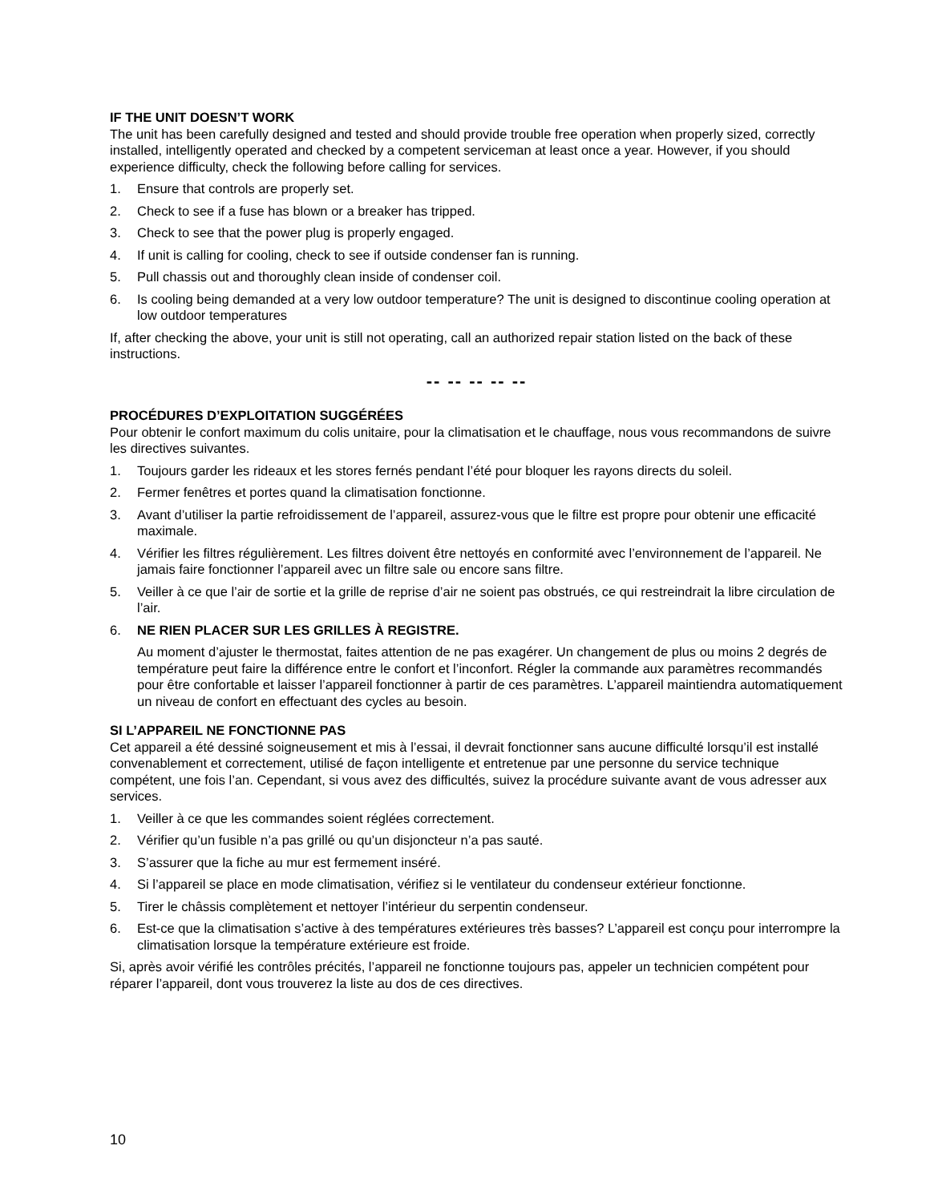IF THE UNIT DOESN’T WORK
The unit has been carefully designed and tested and should provide trouble free operation when properly sized, correctly installed, intelligently operated and checked by a competent serviceman at least once a year. However, if you should experience difficulty, check the following before calling for services.
1. Ensure that controls are properly set.
2. Check to see if a fuse has blown or a breaker has tripped.
3. Check to see that the power plug is properly engaged.
4. If unit is calling for cooling, check to see if outside condenser fan is running.
5. Pull chassis out and thoroughly clean inside of condenser coil.
6. Is cooling being demanded at a very low outdoor temperature? The unit is designed to discontinue cooling operation at low outdoor temperatures
If, after checking the above, your unit is still not operating, call an authorized repair station listed on the back of these instructions.
-- -- -- -- --
PROCÉDURES D’EXPLOITATION SUGGÉRÉES
Pour obtenir le confort maximum du colis unitaire, pour la climatisation et le chauffage, nous vous recommandons de suivre les directives suivantes.
1. Toujours garder les rideaux et les stores fernés pendant l’été pour bloquer les rayons directs du soleil.
2. Fermer fenêtres et portes quand la climatisation fonctionne.
3. Avant d’utiliser la partie refroidissement de l’appareil, assurez-vous que le filtre est propre pour obtenir une efficacité maximale.
4. Vérifier les filtres régulièrement. Les filtres doivent être nettoyés en conformité avec l’environnement de l’appareil. Ne jamais faire fonctionner l’appareil avec un filtre sale ou encore sans filtre.
5. Veiller à ce que l’air de sortie et la grille de reprise d’air ne soient pas obstrués, ce qui restreindrait la libre circulation de l’air.
6. NE RIEN PLACER SUR LES GRILLES À REGISTRE.
Au moment d’ajuster le thermostat, faites attention de ne pas exagérer. Un changement de plus ou moins 2 degrés de température peut faire la différence entre le confort et l’inconfort. Régler la commande aux paramètres recommandés pour être confortable et laisser l’appareil fonctionner à partir de ces paramètres. L’appareil maintiendra automatiquement un niveau de confort en effectuant des cycles au besoin.
SI L’APPAREIL NE FONCTIONNE PAS
Cet appareil a été dessiné soigneusement et mis à l’essai, il devrait fonctionner sans aucune difficulté lorsqu’il est installé convenablement et correctement, utilisé de façon intelligente et entretenue par une personne du service technique compétent, une fois l’an. Cependant, si vous avez des difficultés, suivez la procédure suivante avant de vous adresser aux services.
1. Veiller à ce que les commandes soient réglées correctement.
2. Vérifier qu’un fusible n’a pas grillé ou qu’un disjoncteur n’a pas sauté.
3. S’assurer que la fiche au mur est fermement inséré.
4. Si l’appareil se place en mode climatisation, vérifiez si le ventilateur du condenseur extérieur fonctionne.
5. Tirer le châssis complètement et nettoyer l’intérieur du serpentin condenseur.
6. Est-ce que la climatisation s’active à des températures extérieures très basses? L’appareil est conçu pour interrompre la climatisation lorsque la température extérieure est froide.
Si, après avoir vérifié les contrôles précités, l’appareil ne fonctionne toujours pas, appeler un technicien compétent pour réparer l’appareil, dont vous trouverez la liste au dos de ces directives.
10